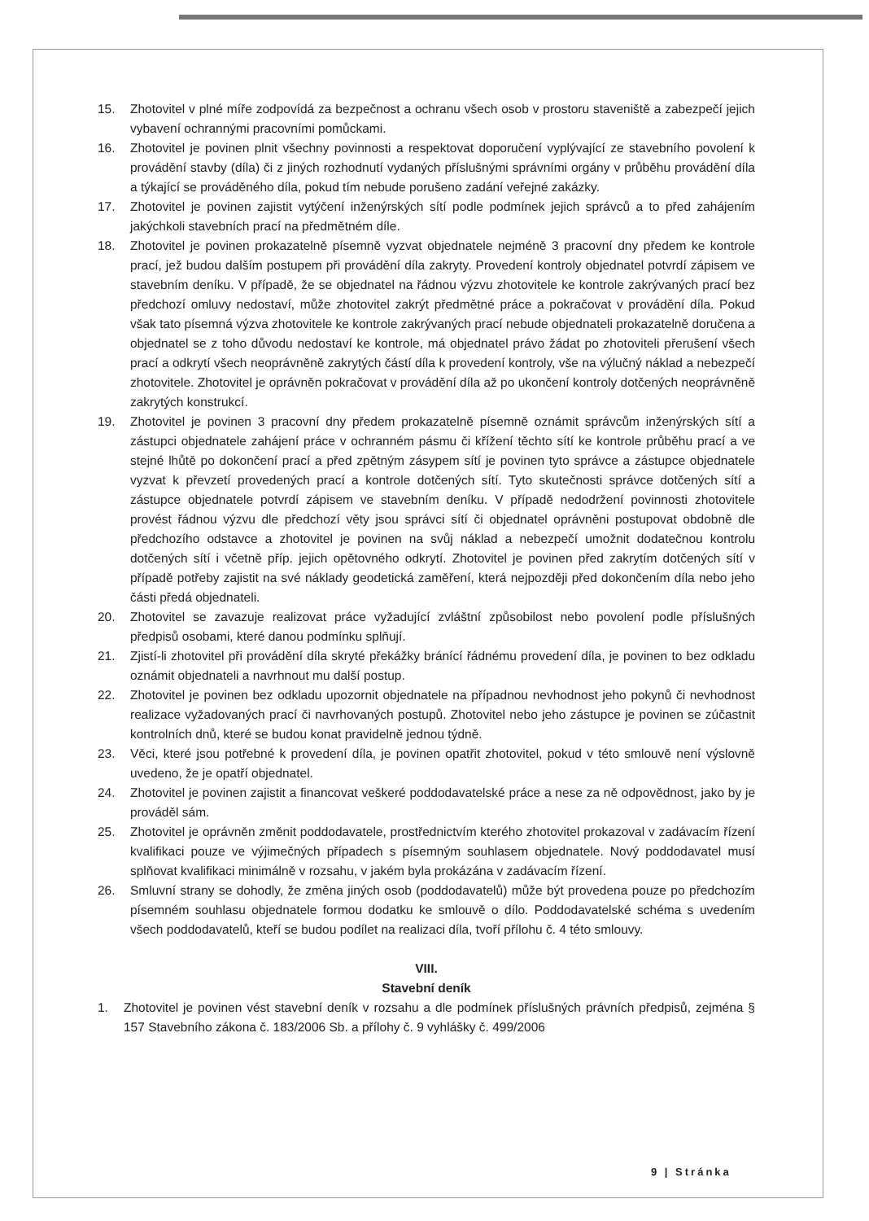15. Zhotovitel v plné míře zodpovídá za bezpečnost a ochranu všech osob v prostoru staveniště a zabezpečí jejich vybavení ochrannými pracovními pomůckami.
16. Zhotovitel je povinen plnit všechny povinnosti a respektovat doporučení vyplývající ze stavebního povolení k provádění stavby (díla) či z jiných rozhodnutí vydaných příslušnými správními orgány v průběhu provádění díla a týkající se prováděného díla, pokud tím nebude porušeno zadání veřejné zakázky.
17. Zhotovitel je povinen zajistit vytýčení inženýrských sítí podle podmínek jejich správců a to před zahájením jakýchkoli stavebních prací na předmětném díle.
18. Zhotovitel je povinen prokazatelně písemně vyzvat objednatele nejméně 3 pracovní dny předem ke kontrole prací, jež budou dalším postupem při provádění díla zakryty. Provedení kontroly objednatel potvrdí zápisem ve stavebním deníku. V případě, že se objednatel na řádnou výzvu zhotovitele ke kontrole zakrývaných prací bez předchozí omluvy nedostaví, může zhotovitel zakrýt předmětné práce a pokračovat v provádění díla. Pokud však tato písemná výzva zhotovitele ke kontrole zakrývaných prací nebude objednateli prokazatelně doručena a objednatel se z toho důvodu nedostaví ke kontrole, má objednatel právo žádat po zhotoviteli přerušení všech prací a odkrytí všech neoprávněně zakrytých částí díla k provedení kontroly, vše na výlučný náklad a nebezpečí zhotovitele. Zhotovitel je oprávněn pokračovat v provádění díla až po ukončení kontroly dotčených neoprávněně zakrytých konstrukcí.
19. Zhotovitel je povinen 3 pracovní dny předem prokazatelně písemně oznámit správcům inženýrských sítí a zástupci objednatele zahájení práce v ochranném pásmu či křížení těchto sítí ke kontrole průběhu prací a ve stejné lhůtě po dokončení prací a před zpětným zásypem sítí je povinen tyto správce a zástupce objednatele vyzvat k převzetí provedených prací a kontrole dotčených sítí. Tyto skutečnosti správce dotčených sítí a zástupce objednatele potvrdí zápisem ve stavebním deníku. V případě nedodržení povinnosti zhotovitele provést řádnou výzvu dle předchozí věty jsou správci sítí či objednatel oprávněni postupovat obdobně dle předchozího odstavce a zhotovitel je povinen na svůj náklad a nebezpečí umožnit dodatečnou kontrolu dotčených sítí i včetně příp. jejich opětovného odkrytí. Zhotovitel je povinen před zakrytím dotčených sítí v případě potřeby zajistit na své náklady geodetická zaměření, která nejpozději před dokončením díla nebo jeho části předá objednateli.
20. Zhotovitel se zavazuje realizovat práce vyžadující zvláštní způsobilost nebo povolení podle příslušných předpisů osobami, které danou podmínku splňují.
21. Zjistí-li zhotovitel při provádění díla skryté překážky bránící řádnému provedení díla, je povinen to bez odkladu oznámit objednateli a navrhnout mu další postup.
22. Zhotovitel je povinen bez odkladu upozornit objednatele na případnou nevhodnost jeho pokynů či nevhodnost realizace vyžadovaných prací či navrhovaných postupů. Zhotovitel nebo jeho zástupce je povinen se zúčastnit kontrolních dnů, které se budou konat pravidelně jednou týdně.
23. Věci, které jsou potřebné k provedení díla, je povinen opatřit zhotovitel, pokud v této smlouvě není výslovně uvedeno, že je opatří objednatel.
24. Zhotovitel je povinen zajistit a financovat veškeré poddodavatelské práce a nese za ně odpovědnost, jako by je prováděl sám.
25. Zhotovitel je oprávněn změnit poddodavatele, prostřednictvím kterého zhotovitel prokazoval v zadávacím řízení kvalifikaci pouze ve výjimečných případech s písemným souhlasem objednatele. Nový poddodavatel musí splňovat kvalifikaci minimálně v rozsahu, v jakém byla prokázána v zadávacím řízení.
26. Smluvní strany se dohodly, že změna jiných osob (poddodavatelů) může být provedena pouze po předchozím písemném souhlasu objednatele formou dodatku ke smlouvě o dílo. Poddodavatelské schéma s uvedením všech poddodavatelů, kteří se budou podílet na realizaci díla, tvoří přílohu č. 4 této smlouvy.
VIII.
Stavební deník
1. Zhotovitel je povinen vést stavební deník v rozsahu a dle podmínek příslušných právních předpisů, zejména § 157 Stavebního zákona č. 183/2006 Sb. a přílohy č. 9 vyhlášky č. 499/2006
9 | Stránka